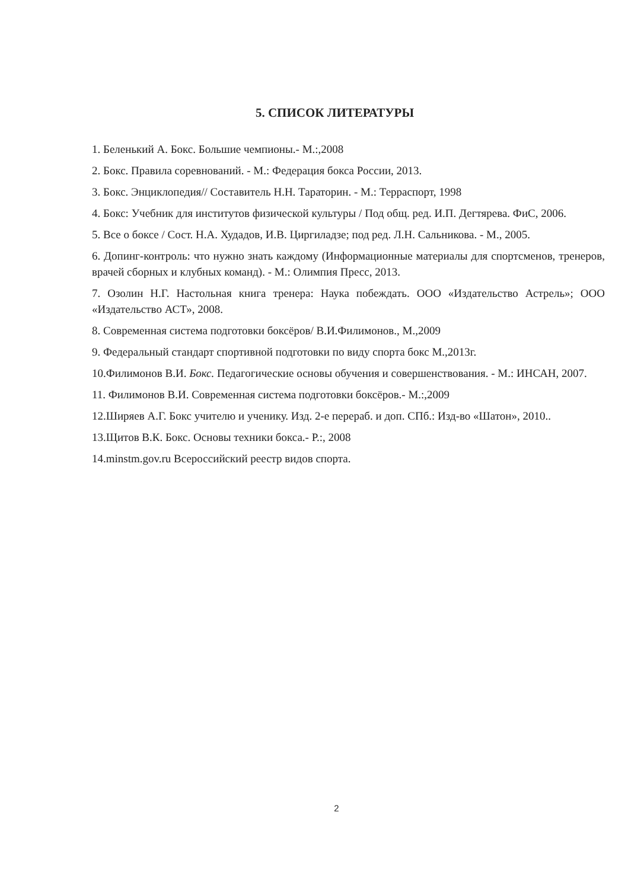5. СПИСОК ЛИТЕРАТУРЫ
1. Беленький А. Бокс. Большие чемпионы.- М.:,2008
2. Бокс. Правила соревнований. - М.: Федерация бокса России, 2013.
3. Бокс. Энциклопедия// Составитель Н.Н. Тараторин. - М.: Терраспорт, 1998
4. Бокс: Учебник для институтов физической культуры / Под общ. ред. И.П. Дегтярева. ФиС, 2006.
5. Все о боксе / Сост. Н.А. Худадов, И.В. Циргиладзе; под ред. Л.Н. Сальникова. - М., 2005.
6. Допинг-контроль: что нужно знать каждому (Информационные материалы для спортсменов, тренеров, врачей сборных и клубных команд). - М.: Олимпия Пресс, 2013.
7. Озолин Н.Г. Настольная книга тренера: Наука побеждать. ООО «Издательство Астрель»; ООО «Издательство АСТ», 2008.
8. Современная система подготовки боксёров/ В.И.Филимонов., М.,2009
9. Федеральный стандарт спортивной подготовки по виду спорта бокс М.,2013г.
10.Филимонов В.И. Бокс. Педагогические основы обучения и совершенствования. - М.: ИНСАН, 2007.
11. Филимонов В.И. Современная система подготовки боксёров.- М.:,2009
12.Ширяев А.Г. Бокс учителю и ученику. Изд. 2-е перераб. и доп. СПб.: Изд-во «Шатон», 2010..
13.Щитов В.К. Бокс. Основы техники бокса.- Р.:, 2008
14.minstm.gov.ru Всероссийский реестр видов спорта.
2